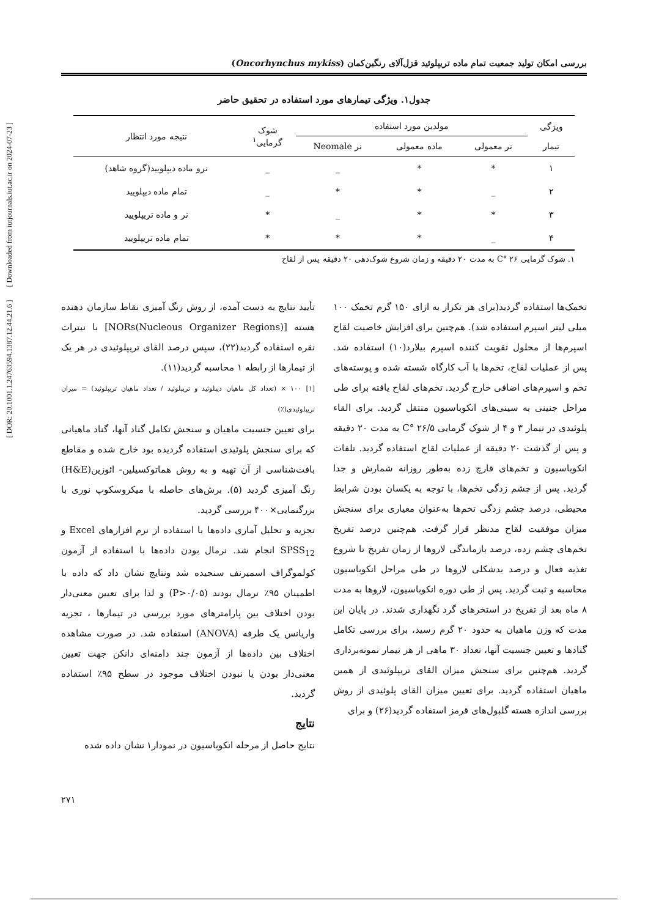[ DOR: 20.1001.1.24763594.1387.12.44.21.6 ] [ Downloaded from iutjournals.iut.ac.ir on 2024-07-23 ]
بررسی امکان تولید جمعیت تمام ماده تریپلوئید قزل‌آلای رنگین‌کمان (Oncorhynchus mykiss)
جدول۱. ویژگی تیمارهای مورد استفاده در تحقیق حاضر
| ویژگی تیمار | مولدین مورد استفاده | | | شوک گرمایی<sup>۱</sup> | نتیجه مورد انتظار |
| --- | --- | --- | --- | --- | --- |
| | نر معمولی | ماده معمولی | نر Neomale | | |
| ۱ | * | * | _ | _ | نرو ماده دیپلویید(گروه شاهد) |
| ۲ | _ | * | * | _ | تمام ماده دیپلویید |
| ۳ | * | * | _ | * | نر و ماده تریپلویید |
| ۴ | _ | * | * | * | تمام ماده تریپلویید |
۱. شوک گرمایی C° ۲۶ به مدت ۲۰ دقیقه و زمان شروع شوک‌دهی ۲۰ دقیقه پس از لقاح
تخمک‌ها استفاده گردید(برای هر تکرار به ازای ۱۵۰ گرم تخمک ۱۰۰ میلی لیتر اسپرم استفاده شد). هم‌چنین برای افزایش خاصیت لقاح اسپرم‌ها از محلول تقویت کننده اسپرم بیلارد(۱۰) استفاده شد. پس از عملیات لقاح، تخم‌ها با آب کارگاه شسته شده و پوسته‌های تخم و اسپرم‌های اضافی خارج گردید. تخم‌های لقاح یافته برای طی مراحل جنینی به سینی‌های انکوباسیون منتقل گردید. برای القاء پلوئیدی در تیمار ۳ و ۴ از شوک گرمایی C° ۲۶/۵ به مدت ۲۰ دقیقه و پس از گذشت ۲۰ دقیقه از عملیات لقاح استفاده گردید. تلفات انکوباسیون و تخم‌های قارچ زده به‌طور روزانه شمارش و جدا گردید. پس از چشم زدگی تخم‌ها، با توجه به یکسان بودن شرایط محیطی، درصد چشم زدگی تخم‌ها به‌عنوان معیاری برای سنجش میزان موفقیت لقاح مدنظر قرار گرفت. هم‌چنین درصد تفریخ تخم‌های چشم زده، درصد بازماندگی لاروها از زمان تفریخ تا شروع تغذیه فعال و درصد بدشکلی لاروها در طی مراحل انکوباسیون محاسبه و ثبت گردید. پس از طی دوره انکوباسیون، لاروها به مدت ۸ ماه بعد از تفریخ در استخرهای گرد نگهداری شدند. در پایان این مدت که وزن ماهیان به حدود ۲۰ گرم رسید، برای بررسی تکامل گنادها و تعیین جنسیت آنها، تعداد ۳۰ ماهی از هر تیمار نمونه‌برداری گردید. هم‌چنین برای سنجش میزان القای تریپلوئیدی از همین ماهیان استفاده گردید. برای تعیین میزان القای پلوئیدی از روش بررسی اندازه هسته گلبول‌های قرمز استفاده گردید(۲۶) و برای
تأیید نتایج به دست آمده، از روش رنگ آمیزی نقاط سازمان دهنده هسته [NORs(Nucleous Organizer Regions)] با نیترات نقره استفاده گردید(۲۲)، سپس درصد القای تریپلوئیدی در هر یک از تیمارها از رابطه ۱ محاسبه گردید(۱۱).
[۱] ۱۰۰ × (تعداد کل ماهیان دیپلوئید و تریپلوئید / تعداد ماهیان تریپلوئید) = میزان تریپلوئیدی(٪)
برای تعیین جنسیت ماهیان و سنجش تکامل گناد آنها، گناد ماهیانی که برای سنجش پلوئیدی استفاده گردیده بود خارج شده و مقاطع بافت‌شناسی از آن تهیه و به روش هماتوکسیلین- ائوزین(H&E) رنگ آمیزی گردید (۵). برش‌های حاصله با میکروسکوپ نوری با بزرگنمایی×۴۰۰ بررسی گردید.
تجزیه و تحلیل آماری داده‌ها با استفاده از نرم افزارهای Excel و SPSS<sub>12</sub> انجام شد. نرمال بودن داده‌ها با استفاده از آزمون کولموگراف اسمیرنف سنجیده شد ونتایج نشان داد که داده با اطمینان ۹۵٪ نرمال بودند (P>۰/۰۵) و لذا برای تعیین معنی‌دار بودن اختلاف بین پارامترهای مورد بررسی در تیمارها ، تجزیه واریانس یک طرفه (ANOVA) استفاده شد. در صورت مشاهده اختلاف بین داده‌ها از آزمون چند دامنه‌ای دانکن جهت تعیین معنی‌دار بودن یا نبودن اختلاف موجود در سطح ۹۵٪ استفاده گردید.
نتایج
نتایج حاصل از مرحله انکوباسیون در نمودار۱ نشان داده شده
۲۷۱